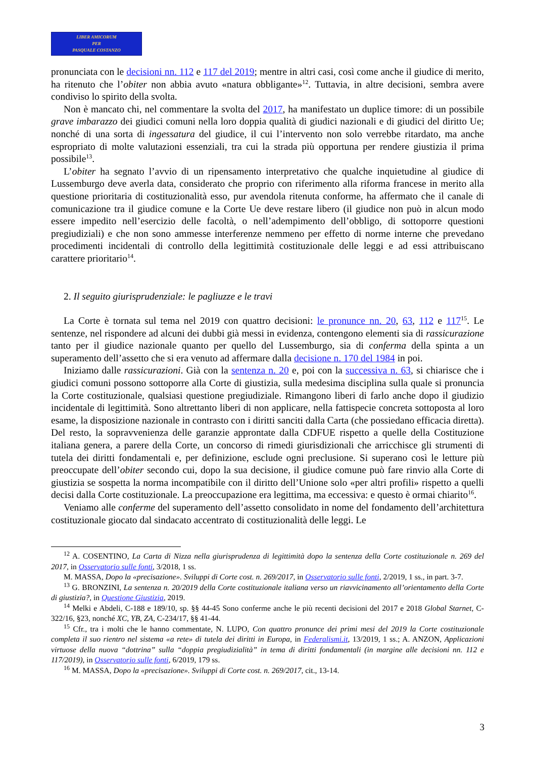LIBER AMICORUM
PER
PASQUALE COSTANZO
pronunciata con le decisioni nn. 112 e 117 del 2019; mentre in altri casi, così come anche il giudice di merito, ha ritenuto che l’obiter non abbia avuto «natura obbligante»<sup>12</sup>. Tuttavia, in altre decisioni, sembra avere condiviso lo spirito della svolta.
Non è mancato chi, nel commentare la svolta del 2017, ha manifestato un duplice timore: di un possibile grave imbarazzo dei giudici comuni nella loro doppia qualità di giudici nazionali e di giudici del diritto Ue; nonché di una sorta di ingessatura del giudice, il cui l’intervento non solo verrebbe ritardato, ma anche espropriato di molte valutazioni essenziali, tra cui la strada più opportuna per rendere giustizia il prima possibile<sup>13</sup>.
L’obiter ha segnato l’avvio di un ripensamento interpretativo che qualche inquietudine al giudice di Lussemburgo deve averla data, considerato che proprio con riferimento alla riforma francese in merito alla questione prioritaria di costituzionalità esso, pur avendola ritenuta conforme, ha affermato che il canale di comunicazione tra il giudice comune e la Corte Ue deve restare libero (il giudice non può in alcun modo essere impedito nell’esercizio delle facoltà, o nell’adempimento dell’obbligo, di sottoporre questioni pregiudiziali) e che non sono ammesse interferenze nemmeno per effetto di norme interne che prevedano procedimenti incidentali di controllo della legittimità costituzionale delle leggi e ad essi attribuiscano carattere prioritario<sup>14</sup>.
2. Il seguito giurisprudenziale: le pagliuzze e le travi
La Corte è tornata sul tema nel 2019 con quattro decisioni: le pronunce nn. 20, 63, 112 e 117<sup>15</sup>. Le sentenze, nel rispondere ad alcuni dei dubbi già messi in evidenza, contengono elementi sia di rassicurazione tanto per il giudice nazionale quanto per quello del Lussemburgo, sia di conferma della spinta a un superamento dell’assetto che si era venuto ad affermare dalla decisione n. 170 del 1984 in poi.
Iniziamo dalle rassicurazioni. Già con la sentenza n. 20 e, poi con la successiva n. 63, si chiarisce che i giudici comuni possono sottoporre alla Corte di giustizia, sulla medesima disciplina sulla quale si pronuncia la Corte costituzionale, qualsiasi questione pregiudiziale. Rimangono liberi di farlo anche dopo il giudizio incidentale di legittimità. Sono altrettanto liberi di non applicare, nella fattispecie concreta sottoposta al loro esame, la disposizione nazionale in contrasto con i diritti sanciti dalla Carta (che possiedano efficacia diretta). Del resto, la sopravvenienza delle garanzie approntate dalla CDFUE rispetto a quelle della Costituzione italiana genera, a parere della Corte, un concorso di rimedi giurisdizionali che arricchisce gli strumenti di tutela dei diritti fondamentali e, per definizione, esclude ogni preclusione. Si superano così le letture più preoccupate dell’obiter secondo cui, dopo la sua decisione, il giudice comune può fare rinvio alla Corte di giustizia se sospetta la norma incompatibile con il diritto dell’Unione solo «per altri profili» rispetto a quelli decisi dalla Corte costituzionale. La preoccupazione era legittima, ma eccessiva: e questo è ormai chiarito<sup>16</sup>.
Veniamo alle conferme del superamento dell’assetto consolidato in nome del fondamento dell’architettura costituzionale giocato dal sindacato accentrato di costituzionalità delle leggi. Le
<sup>12</sup> A. COSENTINO, La Carta di Nizza nella giurisprudenza di legittimità dopo la sentenza della Corte costituzionale n. 269 del 2017, in Osservatorio sulle fonti, 3/2018, 1 ss.
M. MASSA, Dopo la «precisazione». Sviluppi di Corte cost. n. 269/2017, in Osservatorio sulle fonti, 2/2019, 1 ss., in part. 3-7.
<sup>13</sup> G. BRONZINI, La sentenza n. 20/2019 della Corte costituzionale italiana verso un riavvicinamento all’orientamento della Corte di giustizia?, in Questione Giustizia, 2019.
<sup>14</sup> Melki e Abdeli, C-188 e 189/10, sp. §§ 44-45 Sono conferme anche le più recenti decisioni del 2017 e 2018 Global Starnet, C-322/16, §23, nonché XC, YB, ZA, C-234/17, §§ 41-44.
<sup>15</sup> Cfr., tra i molti che le hanno commentate, N. LUPO, Con quattro pronunce dei primi mesi del 2019 la Corte costituzionale completa il suo rientro nel sistema «a rete» di tutela dei diritti in Europa, in Federalismi.it, 13/2019, 1 ss.; A. ANZON, Applicazioni virtuose della nuova “dottrina” sulla “doppia pregiudizialità” in tema di diritti fondamentali (in margine alle decisioni nn. 112 e 117/2019), in Osservatorio sulle fonti, 6/2019, 179 ss.
<sup>16</sup> M. MASSA, Dopo la «precisazione». Sviluppi di Corte cost. n. 269/2017, cit., 13-14.
3